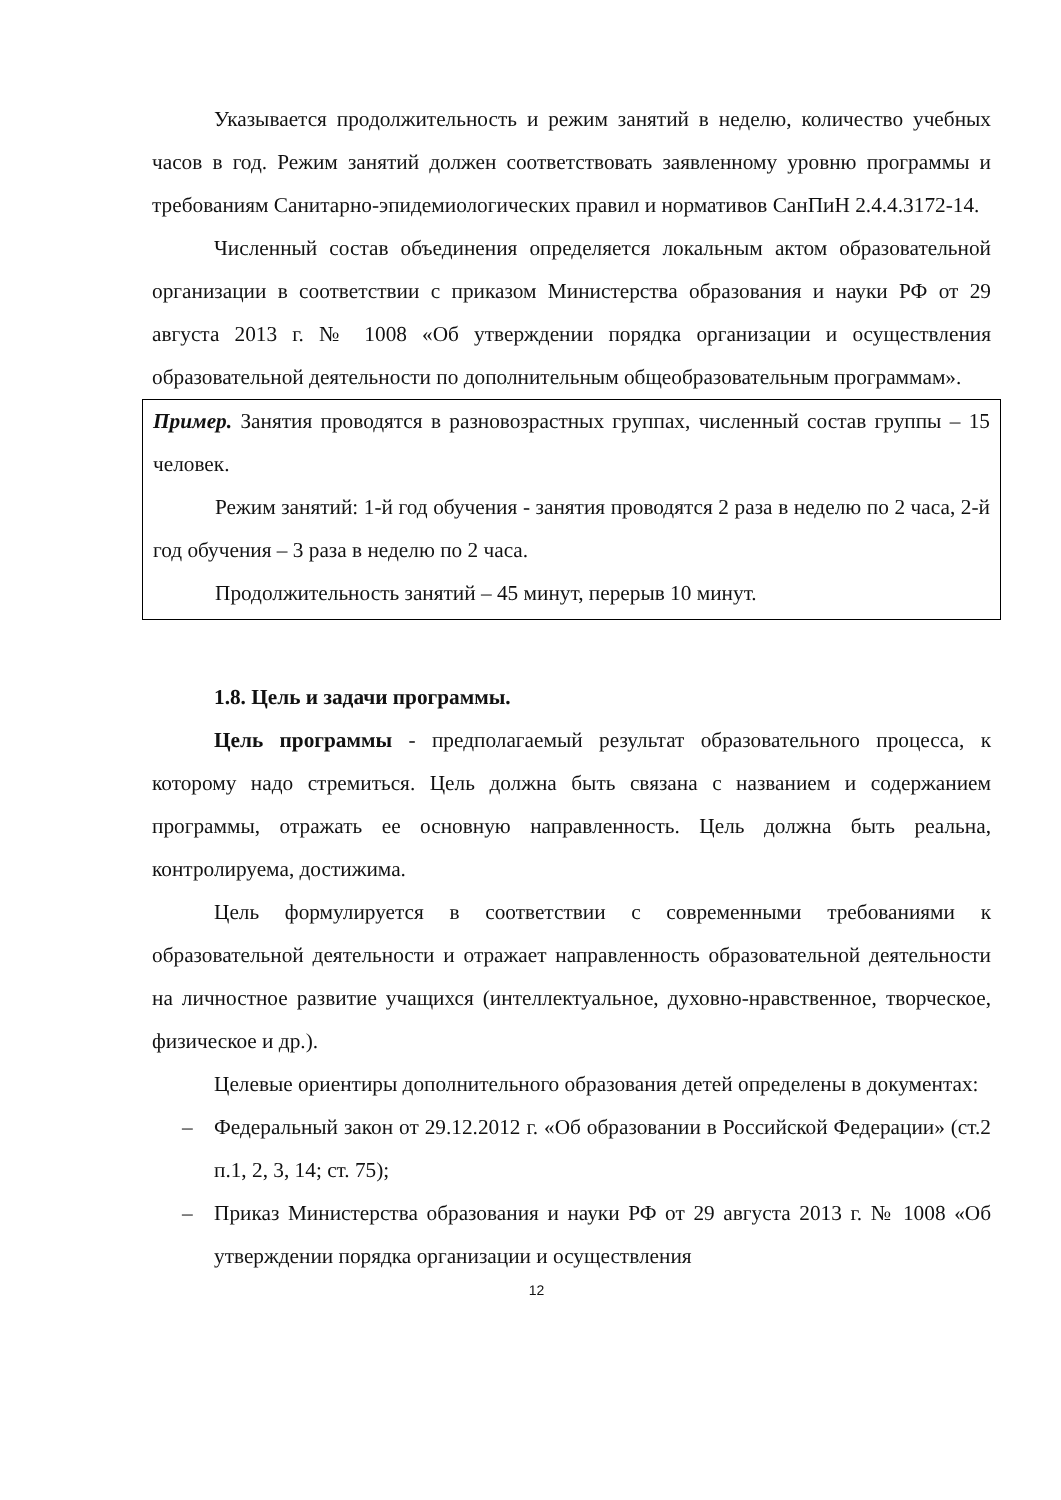Указывается продолжительность и режим занятий в неделю, количество учебных часов в год. Режим занятий должен соответствовать заявленному уровню программы и требованиям Санитарно-эпидемиологических правил и нормативов СанПиН 2.4.4.3172-14.
Численный состав объединения определяется локальным актом образовательной организации в соответствии с приказом Министерства образования и науки РФ от 29 августа 2013 г. № 1008 «Об утверждении порядка организации и осуществления образовательной деятельности по дополнительным общеобразовательным программам».
Пример. Занятия проводятся в разновозрастных группах, численный состав группы – 15 человек.
Режим занятий: 1-й год обучения - занятия проводятся 2 раза в неделю по 2 часа, 2-й год обучения – 3 раза в неделю по 2 часа.
Продолжительность занятий – 45 минут, перерыв 10 минут.
1.8. Цель и задачи программы.
Цель программы - предполагаемый результат образовательного процесса, к которому надо стремиться. Цель должна быть связана с названием и содержанием программы, отражать ее основную направленность. Цель должна быть реальна, контролируема, достижима.
Цель формулируется в соответствии с современными требованиями к образовательной деятельности и отражает направленность образовательной деятельности на личностное развитие учащихся (интеллектуальное, духовно-нравственное, творческое, физическое и др.).
Целевые ориентиры дополнительного образования детей определены в документах:
– Федеральный закон от 29.12.2012 г. «Об образовании в Российской Федерации» (ст.2 п.1, 2, 3, 14; ст. 75);
– Приказ Министерства образования и науки РФ от 29 августа 2013 г. № 1008 «Об утверждении порядка организации и осуществления
12